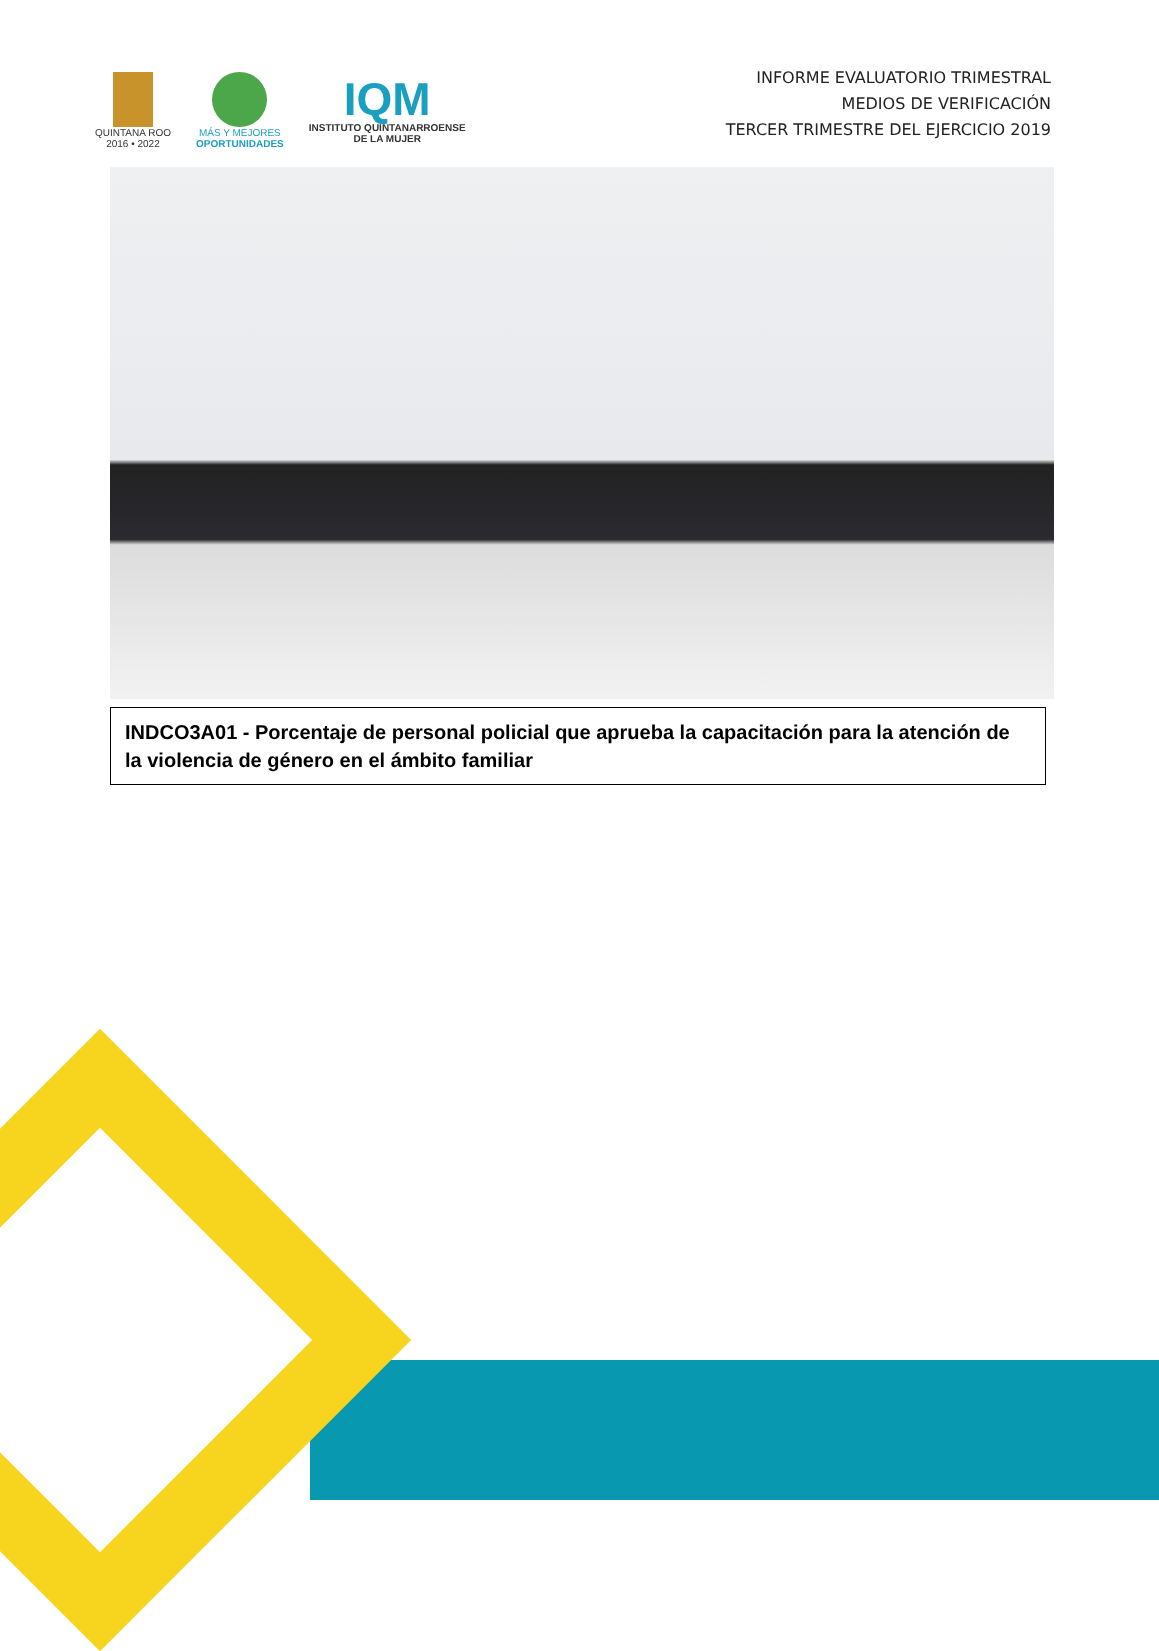QUINTANA ROO
2016 • 2022
MÁS Y MEJORES
OPORTUNIDADES
IQM
INSTITUTO QUINTANARROENSE
DE LA MUJER
INFORME EVALUATORIO TRIMESTRAL
MEDIOS DE VERIFICACIÓN
TERCER TRIMESTRE DEL EJERCICIO 2019
INDCO3A01 - Porcentaje de personal policial que aprueba la capacitación para la atención de la violencia de género en el ámbito familiar